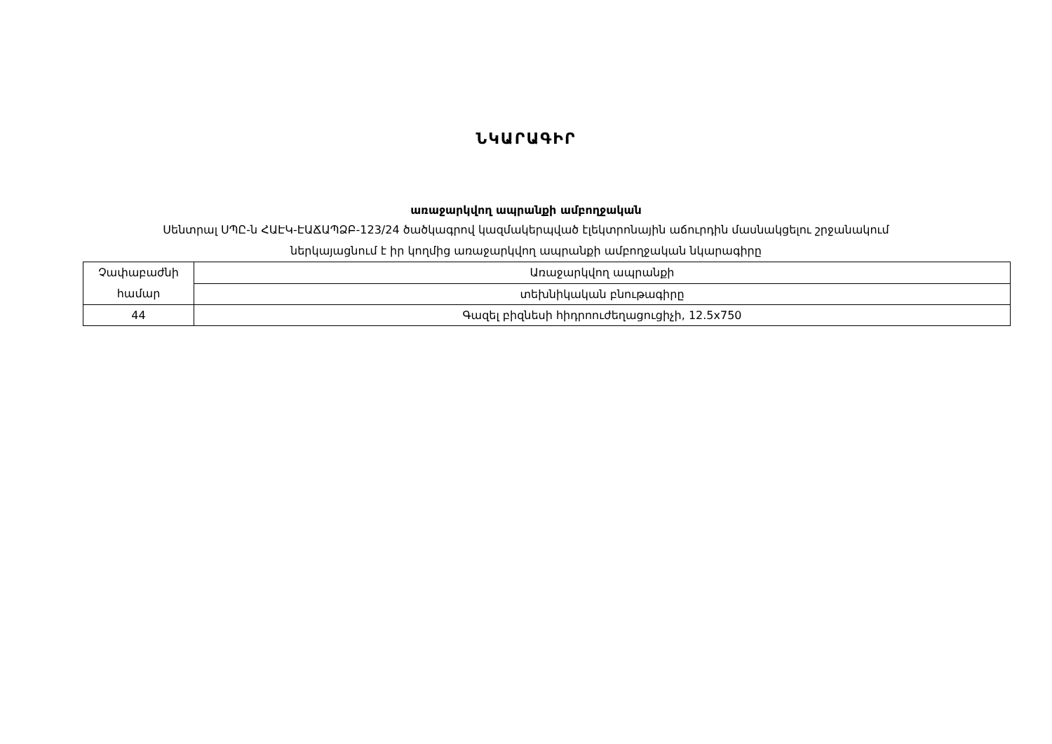ՆԿԱՐԱԳԻՐ
առաջարկվող ապրանքի ամբողջական
Սենտրալ ՍՊԸ-ն ՀԱԷԿ-ԷԱՃԱՊՁԲ-123/24 ծածկագրով կազմակերպված էլեկտրոնային աճուրդին մասնակցելու շրջանակում
ներկայացնում է իր կողմից առաջարկվող ապրանքի ամբողջական նկարագիրը
| Չափաբաժնի համար | Առաջարկվող ապրանքի |
| | տեխնիկական բնութագիրը |
| 44 | Գազել բիզնեսի հիդրոուժեղացուցիչի, 12.5x750 |